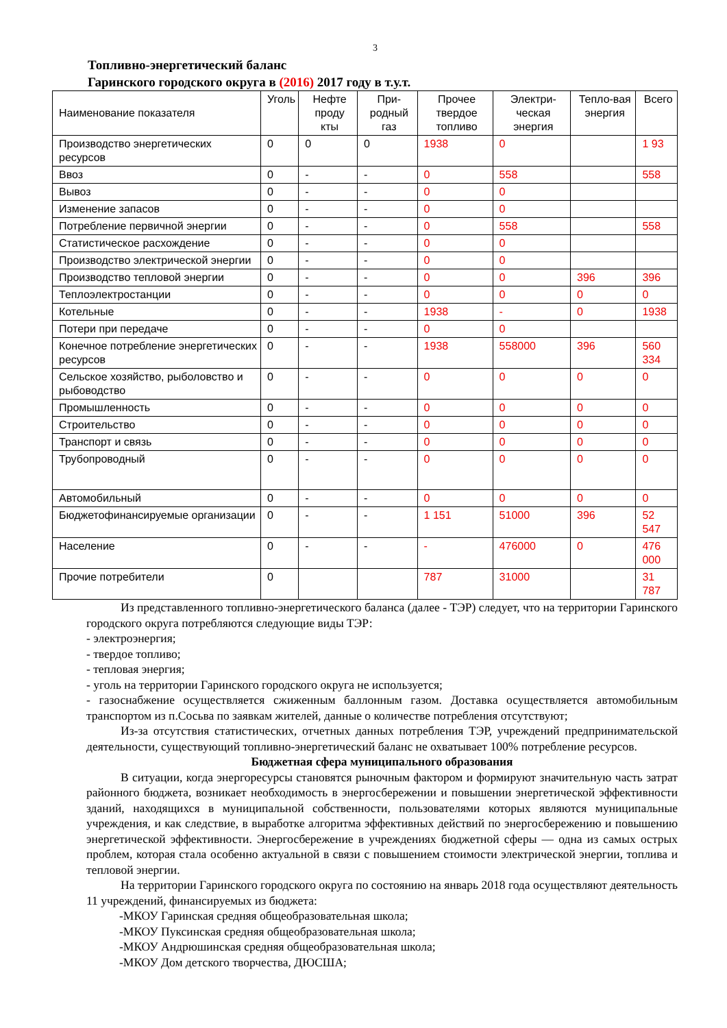3
Топливно-энергетический баланс
Гаринского городского округа в (2016) 2017 году в т.у.т.
| Наименование показателя | Уголь | Нефте проду кты | При-родный газ | Прочее твердое топливо | Электри-ческая энергия | Тепло-вая энергия | Всего |
| --- | --- | --- | --- | --- | --- | --- | --- |
| Производство энергетических ресурсов | 0 | 0 | 0 | 1938 | 0 | | 1 93 |
| Ввоз | 0 | - | - | 0 | 558 | | 558 |
| Вывоз | 0 | - | - | 0 | 0 | | |
| Изменение запасов | 0 | - | - | 0 | 0 | | |
| Потребление первичной энергии | 0 | - | - | 0 | 558 | | 558 |
| Статистическое расхождение | 0 | - | - | 0 | 0 | | |
| Производство электрической энергии | 0 | - | - | 0 | 0 | | |
| Производство тепловой энергии | 0 | - | - | 0 | 0 | 396 | 396 |
| Теплоэлектростанции | 0 | - | - | 0 | 0 | 0 | 0 |
| Котельные | 0 | - | - | 1938 | - | 0 | 1938 |
| Потери при передаче | 0 | - | - | 0 | 0 | | |
| Конечное потребление энергетических ресурсов | 0 | - | - | 1938 | 558000 | 396 | 560 334 |
| Сельское хозяйство, рыболовство и рыбоводство | 0 | - | - | 0 | 0 | 0 | 0 |
| Промышленность | 0 | - | - | 0 | 0 | 0 | 0 |
| Строительство | 0 | - | - | 0 | 0 | 0 | 0 |
| Транспорт и связь | 0 | - | - | 0 | 0 | 0 | 0 |
| Трубопроводный | 0 | - | - | 0 | 0 | 0 | 0 |
| Автомобильный | 0 | - | - | 0 | 0 | 0 | 0 |
| Бюджетофинансируемые организации | 0 | - | - | 1 151 | 51000 | 396 | 52 547 |
| Население | 0 | - | - | - | 476000 | 0 | 476 000 |
| Прочие потребители | 0 | | | 787 | 31000 | | 31 787 |
Из представленного топливно-энергетического баланса (далее - ТЭР) следует, что на территории Гаринского городского округа потребляются следующие виды ТЭР:
- электроэнергия;
- твердое топливо;
- тепловая энергия;
- уголь на территории Гаринского городского округа не используется;
- газоснабжение осуществляется сжиженным баллонным газом. Доставка осуществляется автомобильным транспортом из п.Сосьва по заявкам жителей, данные о количестве потребления отсутствуют;
Из-за отсутствия статистических, отчетных данных потребления ТЭР, учреждений предпринимательской деятельности, существующий топливно-энергетический баланс не охватывает 100% потребление ресурсов.
Бюджетная сфера муниципального образования
В ситуации, когда энергоресурсы становятся рыночным фактором и формируют значительную часть затрат районного бюджета, возникает необходимость в энергосбережении и повышении энергетической эффективности зданий, находящихся в муниципальной собственности, пользователями которых являются муниципальные учреждения, и как следствие, в выработке алгоритма эффективных действий по энергосбережению и повышению энергетической эффективности. Энергосбережение в учреждениях бюджетной сферы — одна из самых острых проблем, которая стала особенно актуальной в связи с повышением стоимости электрической энергии, топлива и тепловой энергии.
На территории Гаринского городского округа по состоянию на январь 2018 года осуществляют деятельность 11 учреждений, финансируемых из бюджета:
-МКОУ Гаринская средняя общеобразовательная школа;
-МКОУ Пуксинская средняя общеобразовательная школа;
-МКОУ Андрюшинская средняя общеобразовательная школа;
-МКОУ Дом детского творчества, ДЮСША;